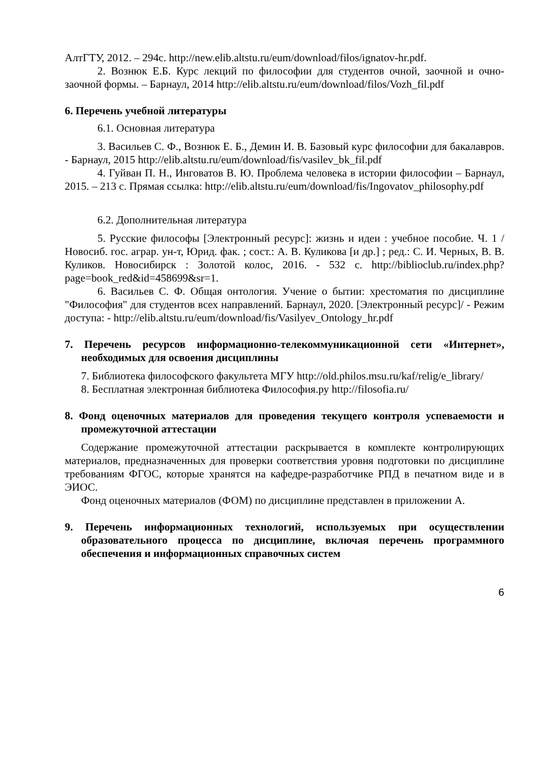АлтГТУ, 2012. – 294с. http://new.elib.altstu.ru/eum/download/filos/ignatov-hr.pdf.
2. Вознюк Е.Б. Курс лекций по философии для студентов очной, заочной и очно-заочной формы. – Барнаул, 2014 http://elib.altstu.ru/eum/download/filos/Vozh_fil.pdf
6. Перечень учебной литературы
6.1. Основная литература
3. Васильев С. Ф., Вознюк Е. Б., Демин И. В. Базовый курс философии для бакалавров. - Барнаул, 2015 http://elib.altstu.ru/eum/download/fis/vasilev_bk_fil.pdf
4. Гуйван П. Н., Инговатов В. Ю. Проблема человека в истории философии – Барнаул, 2015. – 213 с. Прямая ссылка: http://elib.altstu.ru/eum/download/fis/Ingovatov_philosophy.pdf
6.2. Дополнительная литература
5. Русские философы [Электронный ресурс]: жизнь и идеи : учебное пособие. Ч. 1 / Новосиб. гос. аграр. ун-т, Юрид. фак. ; сост.: А. В. Куликова [и др.] ; ред.: С. И. Черных, В. В. Куликов. Новосибирск : Золотой колос, 2016. - 532 с. http://biblioclub.ru/index.php?page=book_red&id=458699&sr=1.
6. Васильев С. Ф. Общая онтология. Учение о бытии: хрестоматия по дисциплине "Философия" для студентов всех направлений. Барнаул, 2020. [Электронный ресурс]/ - Режим доступа: - http://elib.altstu.ru/eum/download/fis/Vasilyev_Ontology_hr.pdf
7. Перечень ресурсов информационно-телекоммуникационной сети «Интернет», необходимых для освоения дисциплины
7. Библиотека философского факультета МГУ http://old.philos.msu.ru/kaf/relig/e_library/
8. Бесплатная электронная библиотека Философия.ру http://filosofia.ru/
8. Фонд оценочных материалов для проведения текущего контроля успеваемости и промежуточной аттестации
Содержание промежуточной аттестации раскрывается в комплекте контролирующих материалов, предназначенных для проверки соответствия уровня подготовки по дисциплине требованиям ФГОС, которые хранятся на кафедре-разработчике РПД в печатном виде и в ЭИОС.
Фонд оценочных материалов (ФОМ) по дисциплине представлен в приложении А.
9. Перечень информационных технологий, используемых при осуществлении образовательного процесса по дисциплине, включая перечень программного обеспечения и информационных справочных систем
6